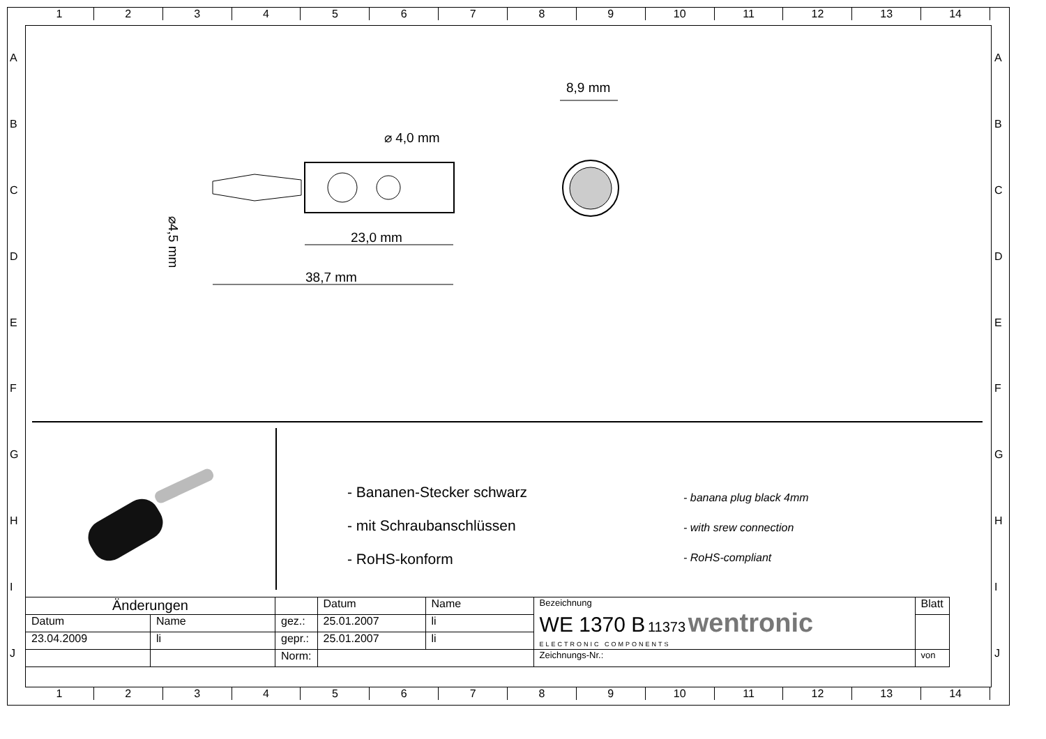123456789 10 11 12 13 14
ABCDEFGHIJ ABCDEFGHIJ
⌀ 4,0 mm
23,0 mm
38,7 mm
8,9 mm
⌀4,5 mm
- Bananen-Stecker schwarz
- mit Schraubanschlüssen
- RoHS-konform
- banana plug black 4mm
- with srew connection
- RoHS-compliant
| Änderungen | | | Datum | Name | Bezeichnung WE 1370 B 11373 wentronic ELECTRONIC COMPONENTS | Blatt |
| Datum | Name | gez.: | 25.01.2007 | li | | |
| 23.04.2009 | li | gepr.: | 25.01.2007 | li | | |
| | | Norm: | | | Zeichnungs-Nr.: | von |
123456789 10 11 12 13 14